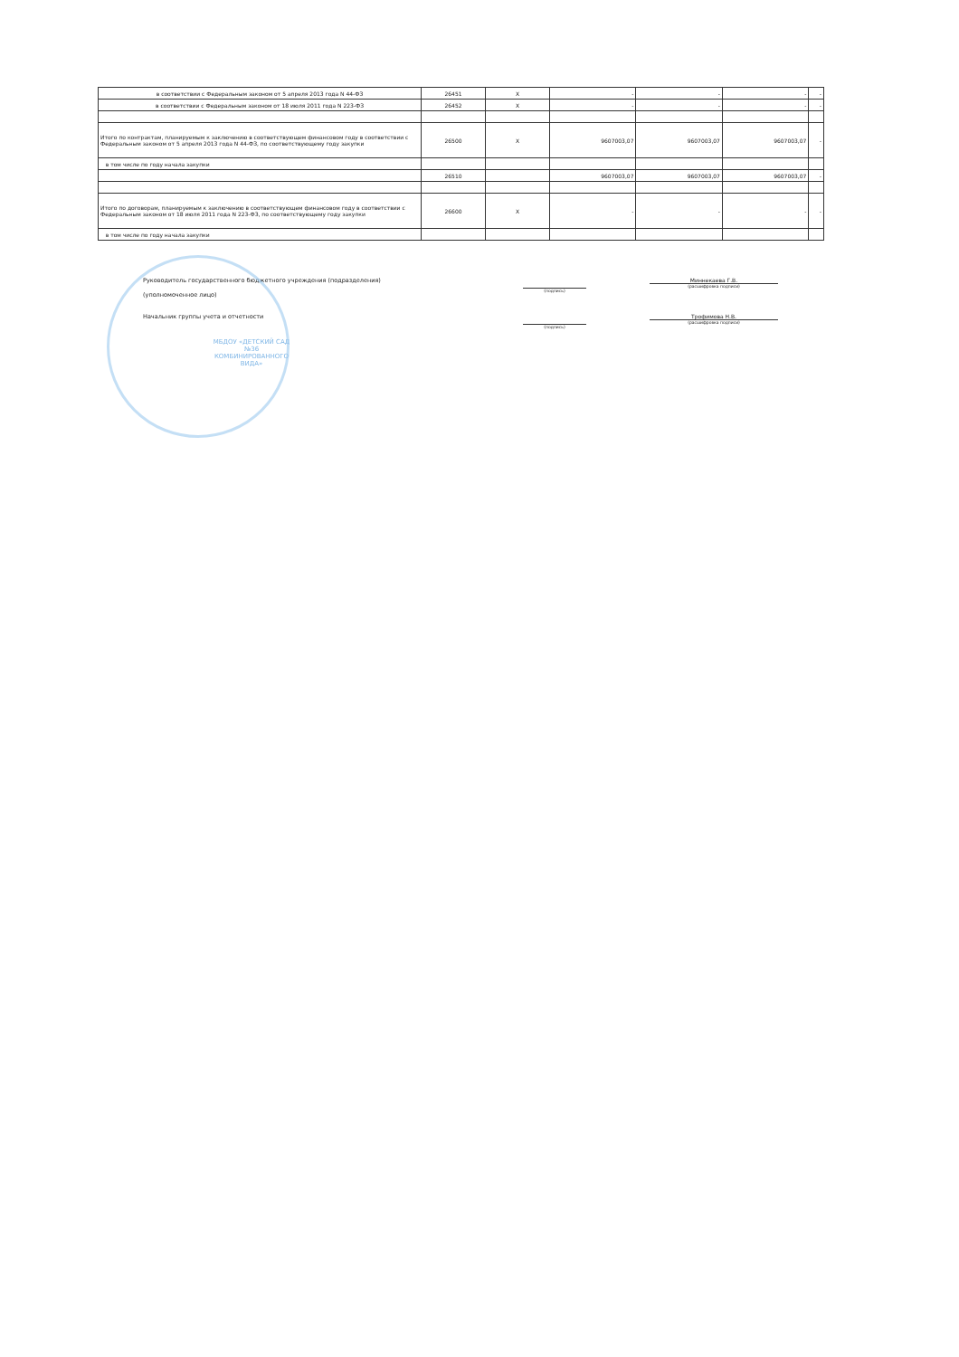| в соответствии с Федеральным законом от 5 апреля 2013 года N 44-ФЗ | 26451 | X | - | - | - | - |
| в соответствии с Федеральным законом от 18 июля 2011 года N 223-ФЗ | 26452 | X | - | - | - | - |
| Итого по контрактам, планируемым к заключению в соответствующем финансовом году в соответствии с Федеральным законом от 5 апреля 2013 года N 44-ФЗ, по соответствующему году закупки | 26500 | X | 9607003,07 | 9607003,07 | 9607003,07 | - |
| в том числе по году начала закупки | | | | | | |
| | 26510 | | 9607003,07 | 9607003,07 | 9607003,07 | - |
| Итого по договорам, планируемым к заключению в соответствующем финансовом году в соответствии с Федеральным законом от 18 июля 2011 года N 223-ФЗ, по соответствующему году закупки | 26600 | X | - | - | - | - |
| в том числе по году начала закупки | | | | | | |
Руководитель государственного бюджетного учреждения (подразделения)
(уполномоченное лицо)
(подпись)
Миннекаева Г.В.
(расшифровка подписи)
Начальник группы учета и отчетности
(подпись)
Трофимова Н.В.
(расшифровка подписи)
МБДОУ «ДЕТСКИЙ САД №36 КОМБИНИРОВАННОГО ВИДА»